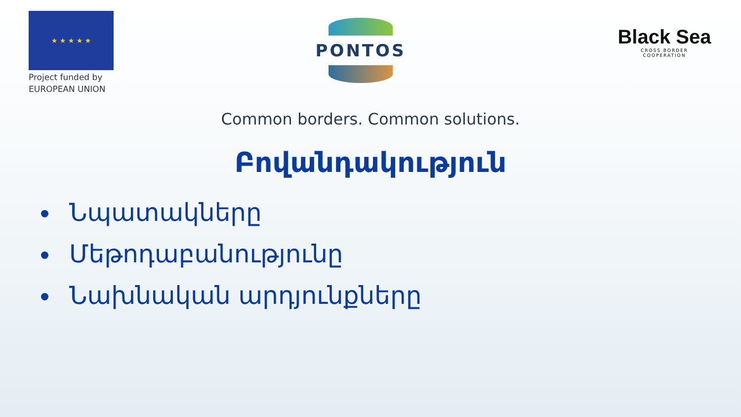★ ★ ★ ★ ★
Project funded by
EUROPEAN UNION
PONTOS
Black Sea
CROSS BORDER
COOPERATION
Common borders. Common solutions.
Բովանդակություն
Նպատակները
Մեթոդաբանությունը
Նախնական արդյունքները